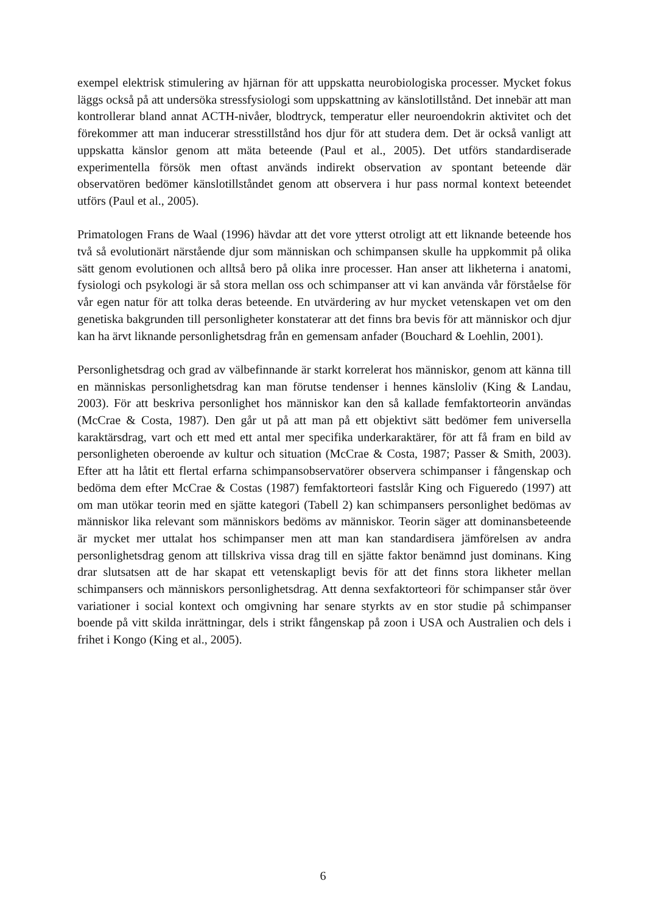exempel elektrisk stimulering av hjärnan för att uppskatta neurobiologiska processer. Mycket fokus läggs också på att undersöka stressfysiologi som uppskattning av känslotillstånd. Det innebär att man kontrollerar bland annat ACTH-nivåer, blodtryck, temperatur eller neuroendokrin aktivitet och det förekommer att man inducerar stresstillstånd hos djur för att studera dem. Det är också vanligt att uppskatta känslor genom att mäta beteende (Paul et al., 2005). Det utförs standardiserade experimentella försök men oftast används indirekt observation av spontant beteende där observatören bedömer känslotillståndet genom att observera i hur pass normal kontext beteendet utförs (Paul et al., 2005).
Primatologen Frans de Waal (1996) hävdar att det vore ytterst otroligt att ett liknande beteende hos två så evolutionärt närstående djur som människan och schimpansen skulle ha uppkommit på olika sätt genom evolutionen och alltså bero på olika inre processer. Han anser att likheterna i anatomi, fysiologi och psykologi är så stora mellan oss och schimpanser att vi kan använda vår förståelse för vår egen natur för att tolka deras beteende. En utvärdering av hur mycket vetenskapen vet om den genetiska bakgrunden till personligheter konstaterar att det finns bra bevis för att människor och djur kan ha ärvt liknande personlighetsdrag från en gemensam anfader (Bouchard & Loehlin, 2001).
Personlighetsdrag och grad av välbefinnande är starkt korrelerat hos människor, genom att känna till en människas personlighetsdrag kan man förutse tendenser i hennes känsloliv (King & Landau, 2003). För att beskriva personlighet hos människor kan den så kallade femfaktorteorin användas (McCrae & Costa, 1987). Den går ut på att man på ett objektivt sätt bedömer fem universella karaktärsdrag, vart och ett med ett antal mer specifika underkaraktärer, för att få fram en bild av personligheten oberoende av kultur och situation (McCrae & Costa, 1987; Passer & Smith, 2003). Efter att ha låtit ett flertal erfarna schimpansobservatörer observera schimpanser i fångenskap och bedöma dem efter McCrae & Costas (1987) femfaktorteori fastslår King och Figueredo (1997) att om man utökar teorin med en sjätte kategori (Tabell 2) kan schimpansers personlighet bedömas av människor lika relevant som människors bedöms av människor. Teorin säger att dominansbeteende är mycket mer uttalat hos schimpanser men att man kan standardisera jämförelsen av andra personlighetsdrag genom att tillskriva vissa drag till en sjätte faktor benämnd just dominans. King drar slutsatsen att de har skapat ett vetenskapligt bevis för att det finns stora likheter mellan schimpansers och människors personlighetsdrag. Att denna sexfaktorteori för schimpanser står över variationer i social kontext och omgivning har senare styrkts av en stor studie på schimpanser boende på vitt skilda inrättningar, dels i strikt fångenskap på zoon i USA och Australien och dels i frihet i Kongo (King et al., 2005).
6